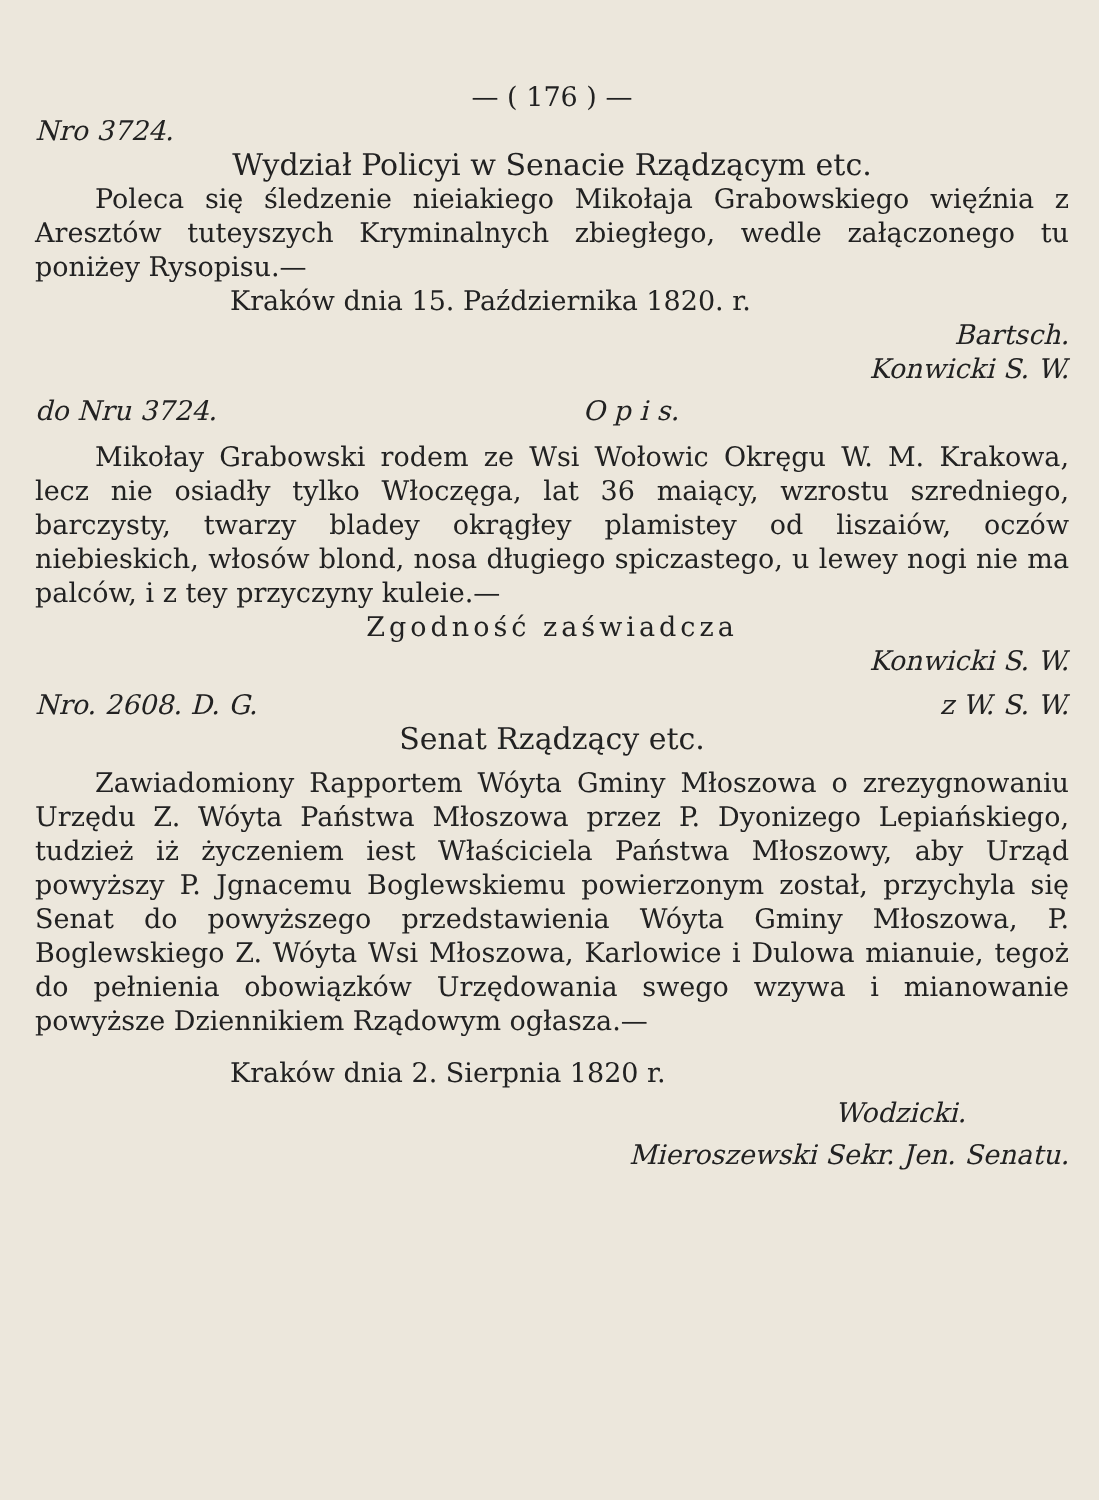— ( 176 ) —
Nro 3724.
Wydział Policyi w Senacie Rządzącym etc.
Poleca się śledzenie nieiakiego Mikołaja Grabowskiego więźnia z Aresztów tuteyszych Kryminalnych zbiegłego, wedle załączonego tu poniżey Rysopisu.—
Kraków dnia 15. Października 1820. r.
Bartsch.
Konwicki S. W.
do Nru 3724. O p i s.
Mikołay Grabowski rodem ze Wsi Wołowic Okręgu W. M. Krakowa, lecz nie osiadły tylko Włoczęga, lat 36 maiący, wzrostu szredniego, barczysty, twarzy bladey okrągłey plamistey od liszaiów, oczów niebieskich, włosów blond, nosa długiego spiczastego, u lewey nogi nie ma palców, i z tey przyczyny kuleie.—
Zgodność zaświadcza
Konwicki S. W.
Nro. 2608. D. G. z W. S. W.
Senat Rządzący etc.
Zawiadomiony Rapportem Wóyta Gminy Młoszowa o zrezygnowaniu Urzędu Z. Wóyta Państwa Młoszowa przez P. Dyonizego Lepiańskiego, tudzież iż życzeniem iest Właściciela Państwa Młoszowy, aby Urząd powyższy P. Jgnacemu Boglewskiemu powierzonym został, przychyla się Senat do powyższego przedstawienia Wóyta Gminy Młoszowa, P. Boglewskiego Z. Wóyta Wsi Młoszowa, Karlowice i Dulowa mianuie, tegoż do pełnienia obowiązków Urzędowania swego wzywa i mianowanie powyższe Dziennikiem Rządowym ogłasza.—
Kraków dnia 2. Sierpnia 1820 r.
Wodzicki.
Mieroszewski Sekr. Jen. Senatu.